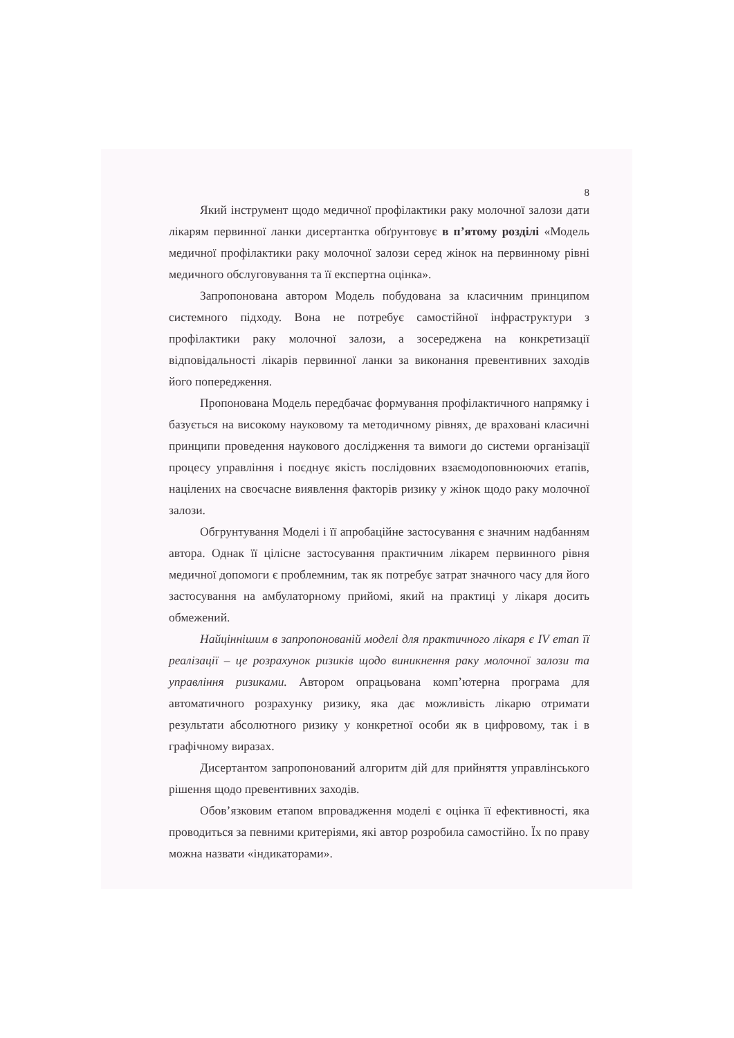8
Який інструмент щодо медичної профілактики раку молочної залози дати лікарям первинної ланки дисертантка обґрунтовує в п’ятому розділі «Модель медичної профілактики раку молочної залози серед жінок на первинному рівні медичного обслуговування та її експертна оцінка».
Запропонована автором Модель побудована за класичним принципом системного підходу. Вона не потребує самостійної інфраструктури з профілактики раку молочної залози, а зосереджена на конкретизації відповідальності лікарів первинної ланки за виконання превентивних заходів його попередження.
Пропонована Модель передбачає формування профілактичного напрямку і базується на високому науковому та методичному рівнях, де враховані класичні принципи проведення наукового дослідження та вимоги до системи організації процесу управління і поєднує якість послідовних взаємодоповнюючих етапів, націлених на своєчасне виявлення факторів ризику у жінок щодо раку молочної залози.
Обгрунтування Моделі і її апробаційне застосування є значним надбанням автора. Однак її цілісне застосування практичним лікарем первинного рівня медичної допомоги є проблемним, так як потребує затрат значного часу для його застосування на амбулаторному прийомі, який на практиці у лікаря досить обмежений.
Найціннішим в запропонованій моделі для практичного лікаря є IV етап її реалізації – це розрахунок ризиків щодо виникнення раку молочної залози та управління ризиками. Автором опрацьована комп’ютерна програма для автоматичного розрахунку ризику, яка дає можливість лікарю отримати результати абсолютного ризику у конкретної особи як в цифровому, так і в графічному виразах.
Дисертантом запропонований алгоритм дій для прийняття управлінського рішення щодо превентивних заходів.
Обов’язковим етапом впровадження моделі є оцінка її ефективності, яка проводиться за певними критеріями, які автор розробила самостійно. Їх по праву можна назвати «індикаторами».